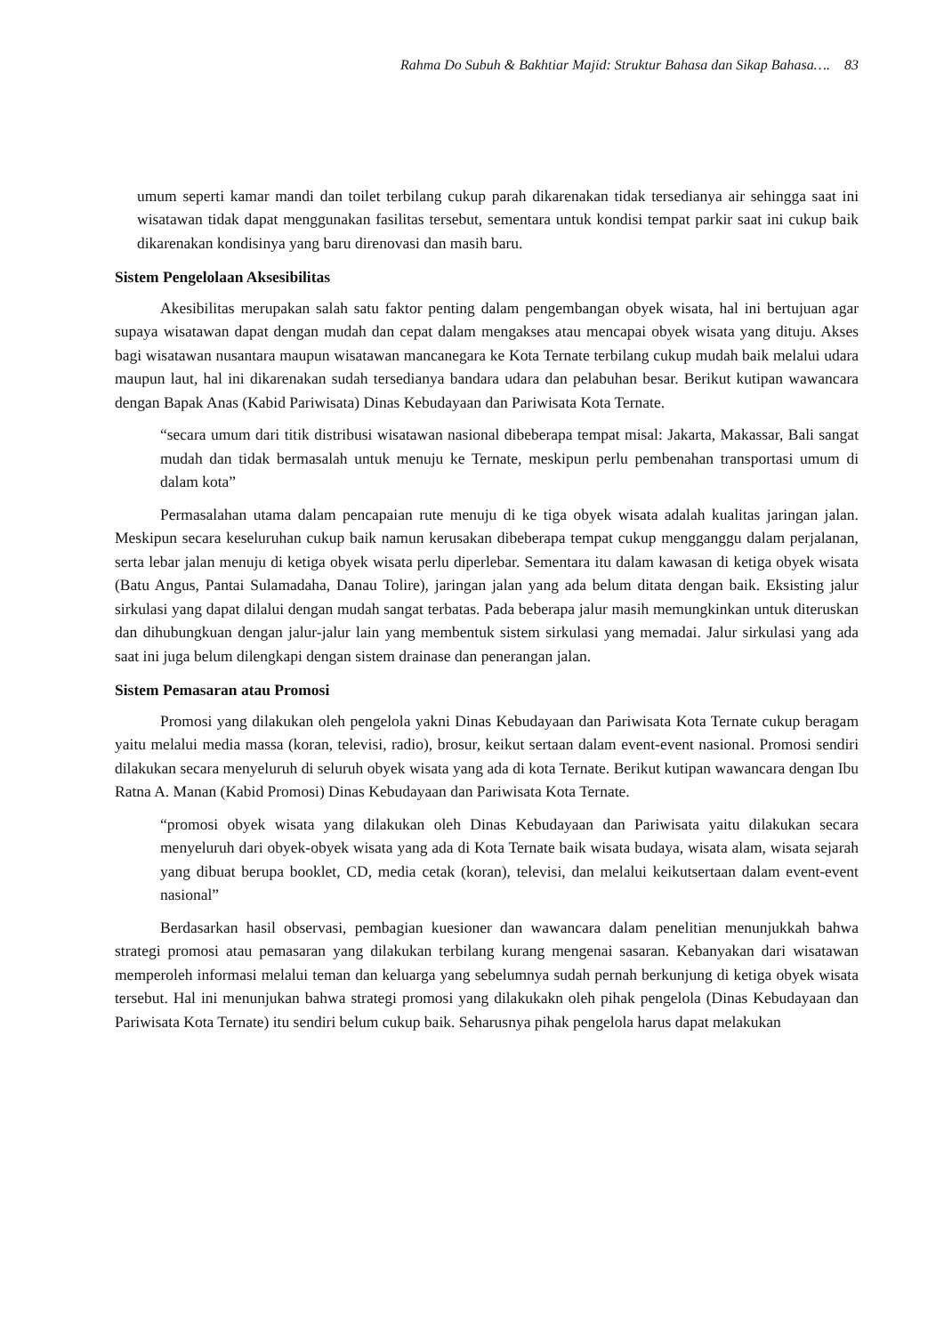Rahma Do Subuh & Bakhtiar Majid: Struktur Bahasa dan Sikap Bahasa…. 83
umum seperti kamar mandi dan toilet terbilang cukup parah dikarenakan tidak tersedianya air sehingga saat ini wisatawan tidak dapat menggunakan fasilitas tersebut, sementara untuk kondisi tempat parkir saat ini cukup baik dikarenakan kondisinya yang baru direnovasi dan masih baru.
Sistem Pengelolaan Aksesibilitas
Akesibilitas merupakan salah satu faktor penting dalam pengembangan obyek wisata, hal ini bertujuan agar supaya wisatawan dapat dengan mudah dan cepat dalam mengakses atau mencapai obyek wisata yang dituju. Akses bagi wisatawan nusantara maupun wisatawan mancanegara ke Kota Ternate terbilang cukup mudah baik melalui udara maupun laut, hal ini dikarenakan sudah tersedianya bandara udara dan pelabuhan besar. Berikut kutipan wawancara dengan Bapak Anas (Kabid Pariwisata) Dinas Kebudayaan dan Pariwisata Kota Ternate.
“secara umum dari titik distribusi wisatawan nasional dibeberapa tempat misal: Jakarta, Makassar, Bali sangat mudah dan tidak bermasalah untuk menuju ke Ternate, meskipun perlu pembenahan transportasi umum di dalam kota”
Permasalahan utama dalam pencapaian rute menuju di ke tiga obyek wisata adalah kualitas jaringan jalan. Meskipun secara keseluruhan cukup baik namun kerusakan dibeberapa tempat cukup mengganggu dalam perjalanan, serta lebar jalan menuju di ketiga obyek wisata perlu diperlebar. Sementara itu dalam kawasan di ketiga obyek wisata (Batu Angus, Pantai Sulamadaha, Danau Tolire), jaringan jalan yang ada belum ditata dengan baik. Eksisting jalur sirkulasi yang dapat dilalui dengan mudah sangat terbatas. Pada beberapa jalur masih memungkinkan untuk diteruskan dan dihubungkuan dengan jalur-jalur lain yang membentuk sistem sirkulasi yang memadai. Jalur sirkulasi yang ada saat ini juga belum dilengkapi dengan sistem drainase dan penerangan jalan.
Sistem Pemasaran atau Promosi
Promosi yang dilakukan oleh pengelola yakni Dinas Kebudayaan dan Pariwisata Kota Ternate cukup beragam yaitu melalui media massa (koran, televisi, radio), brosur, keikut sertaan dalam event-event nasional. Promosi sendiri dilakukan secara menyeluruh di seluruh obyek wisata yang ada di kota Ternate. Berikut kutipan wawancara dengan Ibu Ratna A. Manan (Kabid Promosi) Dinas Kebudayaan dan Pariwisata Kota Ternate.
“promosi obyek wisata yang dilakukan oleh Dinas Kebudayaan dan Pariwisata yaitu dilakukan secara menyeluruh dari obyek-obyek wisata yang ada di Kota Ternate baik wisata budaya, wisata alam, wisata sejarah yang dibuat berupa booklet, CD, media cetak (koran), televisi, dan melalui keikutsertaan dalam event-event nasional”
Berdasarkan hasil observasi, pembagian kuesioner dan wawancara dalam penelitian menunjukkah bahwa strategi promosi atau pemasaran yang dilakukan terbilang kurang mengenai sasaran. Kebanyakan dari wisatawan memperoleh informasi melalui teman dan keluarga yang sebelumnya sudah pernah berkunjung di ketiga obyek wisata tersebut. Hal ini menunjukan bahwa strategi promosi yang dilakukakn oleh pihak pengelola (Dinas Kebudayaan dan Pariwisata Kota Ternate) itu sendiri belum cukup baik. Seharusnya pihak pengelola harus dapat melakukan